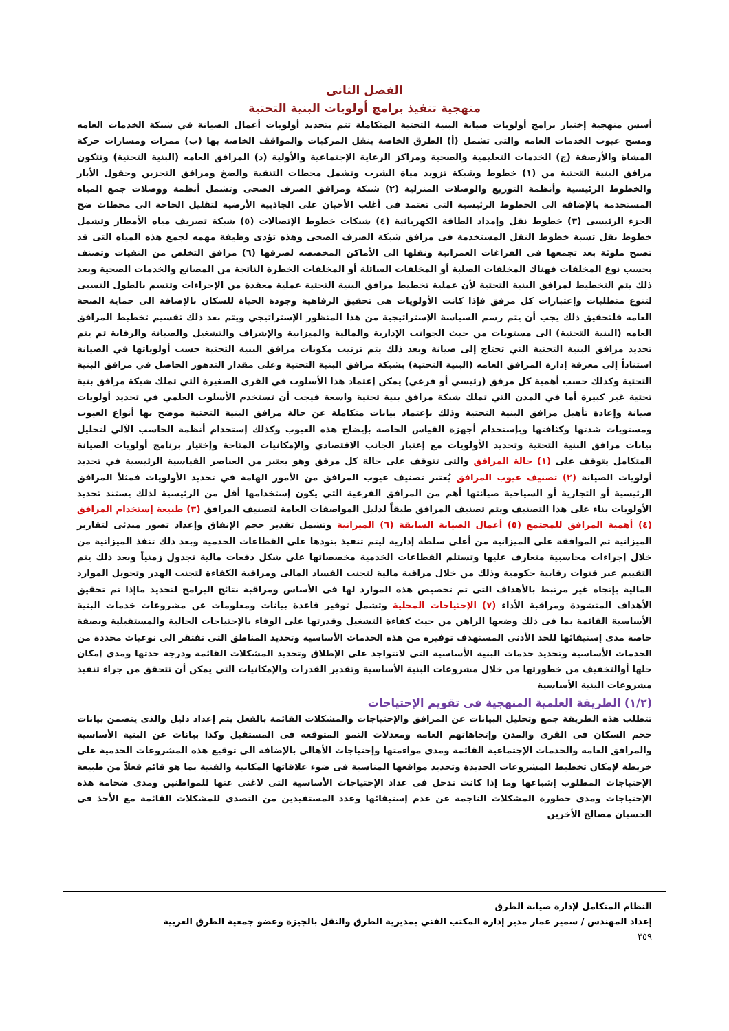الفصل الثانى
منهجية تنفيذ برامج أولويات البنية التحتية
أسس منهجية إختيار برامج أولويات صيانة البنية التحتية المتكاملة تتم بتحديد أولويات أعمال الصيانة في شبكة الخدمات العامه ومسح عيوب الخدمات العامه والتى تشمل (أ) الطرق الخاصة بنقل المركبات والمواقف الخاصة بها (ب) ممرات ومسارات حركة المشاة والأرصفة (ج) الخدمات التعليمية والصحية ومراكز الرعاية الإجتماعية والأولية (د) المرافق العامه (البنية التحتية) وتتكون مرافق البنية التحتية من (١) خطوط وشبكة تزويد مياة الشرب وتشمل محطات التنقية والضخ ومرافق التخزين وحقول الأبار والخطوط الرئيسية وأنظمة التوزيع والوصلات المنزلية (٢) شبكة ومرافق الصرف الصحى وتشمل أنظمة ووصلات جمع المياه المستخدمة بالإضافة الى الخطوط الرئيسية التى تعتمد فى أغلب الأحيان على الجاذبية الأرضية لتقليل الحاجة الى محطات ضخ الجزء الرئيسى (٣) خطوط نقل وإمداد الطاقة الكهربائية (٤) شبكات خطوط الإتصالات (٥) شبكة تصريف مياه الأمطار وتشمل خطوط نقل تشبة خطوط النقل المستخدمة فى مرافق شبكة الصرف الصحى وهذه تؤدى وظيفة مهمه لجمع هذه المياه التى قد تصبح ملوثة بعد تجمعها فى الفراغات العمرانية ونقلها الى الأماكن المخصصه لصرفها (٦) مرافق التخلص من النفيات وتصنف بحسب نوع المخلفات فهناك المخلفات الصلبة أو المخلفات السائلة أو المخلفات الخطرة الناتجة من المصانع والخدمات الصحية وبعد ذلك يتم التخطيط لمرافق البنية التحتية لأن عملية تخطيط مرافق البنية التحتية عملية معقدة من الإجراءات وتتسم بالطول النسبى لتنوع متطلبات وإعتبارات كل مرفق فإذا كانت الأولويات هى تحقيق الرفاهية وجودة الحياة للسكان بالإضافة الى حماية الصحة العامه فلتحقيق ذلك يجب أن يتم رسم السياسة الإستراتيجية من هذا المنظور الإستراتيجي ويتم بعد ذلك تقسيم تخطيط المرافق العامه (البنية التحتية) الى مستويات من حيث الجوانب الإدارية والمالية والميزانية والإشراف والتشغيل والصيانة والرقابة ثم يتم تحديد مرافق البنية التحتية التي تحتاج إلى صيانة وبعد ذلك يتم ترتيب مكونات مرافق البنية التحتية حسب أولوياتها في الصيانة استناداً إلى معرفة إدارة المرافق العامه (البنية التحتية) بشبكة مرافق البنية التحتية وعلى مقدار التدهور الحاصل في مرافق البنية التحتية وكذلك حسب أهمية كل مرفق (رئيسي أو فرعي) يمكن إعتماد هذا الأسلوب في القرى الصغيرة التي تملك شبكة مرافق بنية تحتية غير كبيرة أما في المدن التي تملك شبكة مرافق بنية تحتية واسعة فيجب أن تستخدم الأسلوب العلمي في تحديد أولويات صيانة وإعادة تأهيل مرافق البنية التحتية وذلك بإعتماد بيانات متكاملة عن حالة مرافق البنية التحتية موضح بها أنواع العيوب ومستويات شدتها وكثافتها وبإستخدام أجهزة القياس الخاصة بإيضاح هذه العيوب وكذلك إستخدام أنظمة الحاسب الآلي لتحليل بيانات مرافق البنية التحتية وتحديد الأولويات مع إعتبار الجانب الاقتصادي والإمكانيات المتاحة وإختيار برنامج أولويات الصيانة المتكامل يتوقف على (١) حالة المرافق والتى تتوقف على حالة كل مرفق وهو يعتبر من العناصر القياسية الرئيسية في تحديد أولويات الصيانة (٢) تصنيف عيوب المرافق يُعتبر تصنيف عيوب المرافق من الأمور الهامة في تحديد الأولويات فمثلاً المرافق الرئيسية أو التجارية أو السياحية صيانتها أهم من المرافق الفرعية التي يكون إستخدامها أقل من الرئيسية لذلك يستند تحديد الأولويات بناء على هذا التصنيف ويتم تصنيف المرافق طبقاً لدليل المواصفات العامة لتصنيف المرافق (٣) طبيعة إستخدام المرافق (٤) أهمية المرافق للمجتمع (٥) أعمال الصيانة السابقة (٦) الميزانية وتشمل تقدير حجم الإنفاق وإعداد تصور مبدئى لتقارير الميزانية ثم الموافقة على الميزانية من أعلى سلطة إدارية ليتم تنفيذ بنودها على القطاعات الخدمية وبعد ذلك تنفذ الميزانية من خلال إجراءات محاسبية متعارف عليها وتستلم القطاعات الخدمية مخصصاتها على شكل دفعات مالية تجدول زمنياً وبعد ذلك يتم التقييم عبر قنوات رقابية حكومية وذلك من خلال مراقبة مالية لتجنب الفساد المالى ومراقبة الكفاءة لتجنب الهدر وتحويل الموارد المالية بإتجاه غير مرتبط بالأهداف التى تم تخصيص هذه الموارد لها فى الأساس ومراقبة نتائج البرامج لتحديد ماإذا تم تحقيق الأهداف المنشودة ومراقبة الأداء (٧) الإحتياجات المحلية وتشمل توفير قاعدة بيانات ومعلومات عن مشروعات خدمات البنية الأساسية القائمة بما فى ذلك وضعها الراهن من حيث كفاءة التشغيل وقدرتها على الوفاء بالإحتياجات الحالية والمستقبلية وبصفة خاصة مدى إستيفائها للحد الأدنى المستهدف توفيره من هذه الخدمات الأساسية وتحديد المناطق التى تفتقر الى نوعيات محددة من الخدمات الأساسية وتحديد خدمات البنية الأساسية التى لاتتواجد على الإطلاق وتحديد المشكلات القائمة ودرجة حدتها ومدى إمكان حلها أوالتخفيف من خطورتها من خلال مشروعات البنية الأساسية وتقدير القدرات والإمكانيات التى يمكن أن تتحقق من جراء تنفيذ مشروعات البنية الأساسية
(١/٢) الطريقة العلمية المنهجية فى تقويم الإحتياجات
تتطلب هذه الطريقة جمع وتحليل البيانات عن المرافق والإحتياجات والمشكلات القائمة بالفعل يتم إعداد دليل والذى يتضمن بيانات حجم السكان فى القرى والمدن وإتجاهاتهم العامه ومعدلات النمو المتوقعه فى المستقبل وكذا بيانات عن البنية الأساسية والمرافق العامه والخدمات الإجتماعية القائمة ومدى مواءمتها وإحتياجات الأهالى بالإضافة الى توقيع هذه المشروعات الخدمية على خريطة لإمكان تخطيط المشروعات الجديدة وتحديد مواقعها المناسبة فى ضوء علاقاتها المكانية والفنية بما هو قائم فعلاً من طبيعة الإحتياجات المطلوب إشباعها وما إذا كانت تدخل فى عداد الإحتياجات الأساسية التى لاغنى عنها للمواطنين ومدى ضخامة هذه الإحتياجات ومدى خطورة المشكلات الناجمة عن عدم إستيفائها وعدد المستفيدين من التصدى للمشكلات القائمة مع الأخذ فى الحسبان مصالح الأخرين
النظام المتكامل لإدارة صيانة الطرق
إعداد المهندس / سمير عمار مدير إدارة المكتب الفني بمديرية الطرق والنقل بالجيزة وعضو جمعية الطرق العربية
٣٥٩